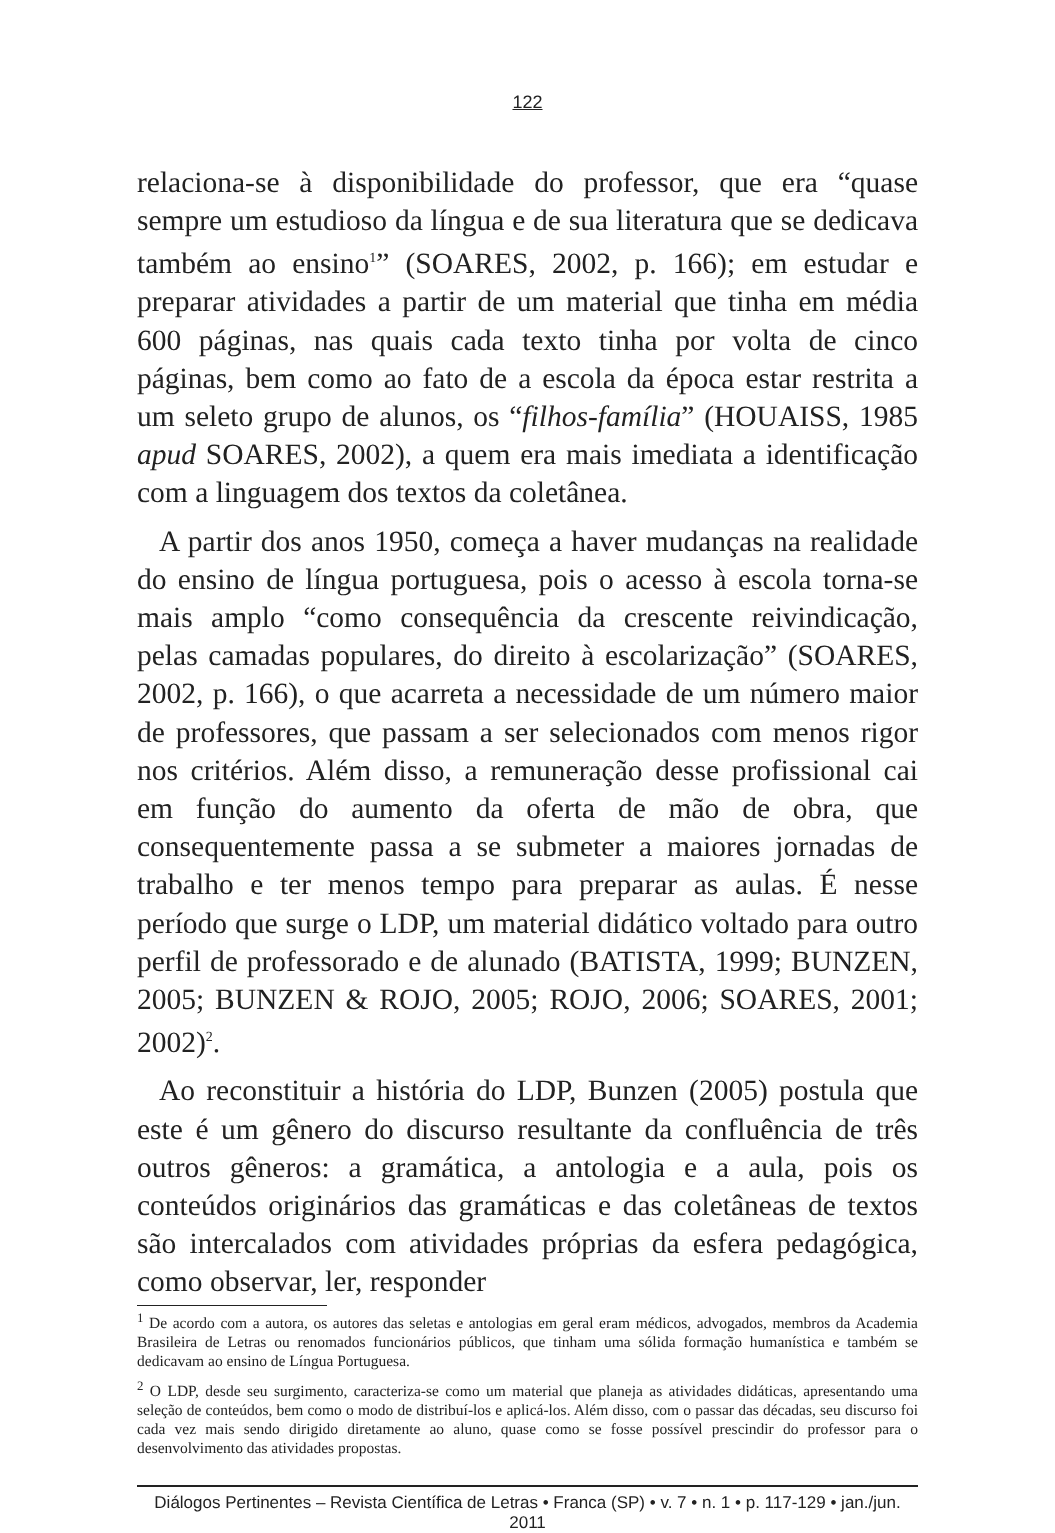122
relaciona-se à disponibilidade do professor, que era “quase sempre um estudioso da língua e de sua literatura que se dedicava também ao ensino<sup>1</sup>” (SOARES, 2002, p. 166); em estudar e preparar atividades a partir de um material que tinha em média 600 páginas, nas quais cada texto tinha por volta de cinco páginas, bem como ao fato de a escola da época estar restrita a um seleto grupo de alunos, os “filhos-família” (HOUAISS, 1985 apud SOARES, 2002), a quem era mais imediata a identificação com a linguagem dos textos da coletânea.
A partir dos anos 1950, começa a haver mudanças na realidade do ensino de língua portuguesa, pois o acesso à escola torna-se mais amplo “como consequência da crescente reivindicação, pelas camadas populares, do direito à escolarização” (SOARES, 2002, p. 166), o que acarreta a necessidade de um número maior de professores, que passam a ser selecionados com menos rigor nos critérios. Além disso, a remuneração desse profissional cai em função do aumento da oferta de mão de obra, que consequentemente passa a se submeter a maiores jornadas de trabalho e ter menos tempo para preparar as aulas. É nesse período que surge o LDP, um material didático voltado para outro perfil de professorado e de alunado (BATISTA, 1999; BUNZEN, 2005; BUNZEN & ROJO, 2005; ROJO, 2006; SOARES, 2001; 2002)<sup>2</sup>.
Ao reconstituir a história do LDP, Bunzen (2005) postula que este é um gênero do discurso resultante da confluência de três outros gêneros: a gramática, a antologia e a aula, pois os conteúdos originários das gramáticas e das coletâneas de textos são intercalados com atividades próprias da esfera pedagógica, como observar, ler, responder
<sup>1</sup> De acordo com a autora, os autores das seletas e antologias em geral eram médicos, advogados, membros da Academia Brasileira de Letras ou renomados funcionários públicos, que tinham uma sólida formação humanística e também se dedicavam ao ensino de Língua Portuguesa.
<sup>2</sup> O LDP, desde seu surgimento, caracteriza-se como um material que planeja as atividades didáticas, apresentando uma seleção de conteúdos, bem como o modo de distribuí-los e aplicá-los. Além disso, com o passar das décadas, seu discurso foi cada vez mais sendo dirigido diretamente ao aluno, quase como se fosse possível prescindir do professor para o desenvolvimento das atividades propostas.
Diálogos Pertinentes – Revista Científica de Letras • Franca (SP) • v. 7 • n. 1 • p. 117-129 • jan./jun. 2011